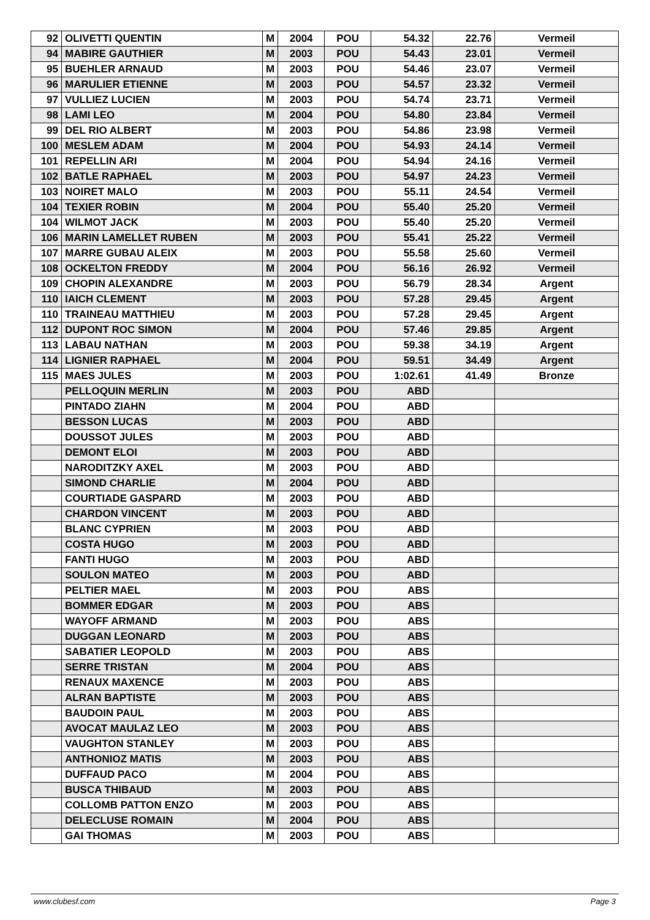| 92 | OLIVETTI QUENTIN | M | 2004 | POU | 54.32 | 22.76 | Vermeil |
| 94 | MABIRE GAUTHIER | M | 2003 | POU | 54.43 | 23.01 | Vermeil |
| 95 | BUEHLER ARNAUD | M | 2003 | POU | 54.46 | 23.07 | Vermeil |
| 96 | MARULIER ETIENNE | M | 2003 | POU | 54.57 | 23.32 | Vermeil |
| 97 | VULLIEZ LUCIEN | M | 2003 | POU | 54.74 | 23.71 | Vermeil |
| 98 | LAMI LEO | M | 2004 | POU | 54.80 | 23.84 | Vermeil |
| 99 | DEL RIO ALBERT | M | 2003 | POU | 54.86 | 23.98 | Vermeil |
| 100 | MESLEM ADAM | M | 2004 | POU | 54.93 | 24.14 | Vermeil |
| 101 | REPELLIN ARI | M | 2004 | POU | 54.94 | 24.16 | Vermeil |
| 102 | BATLE RAPHAEL | M | 2003 | POU | 54.97 | 24.23 | Vermeil |
| 103 | NOIRET MALO | M | 2003 | POU | 55.11 | 24.54 | Vermeil |
| 104 | TEXIER ROBIN | M | 2004 | POU | 55.40 | 25.20 | Vermeil |
| 104 | WILMOT JACK | M | 2003 | POU | 55.40 | 25.20 | Vermeil |
| 106 | MARIN LAMELLET RUBEN | M | 2003 | POU | 55.41 | 25.22 | Vermeil |
| 107 | MARRE GUBAU ALEIX | M | 2003 | POU | 55.58 | 25.60 | Vermeil |
| 108 | OCKELTON FREDDY | M | 2004 | POU | 56.16 | 26.92 | Vermeil |
| 109 | CHOPIN ALEXANDRE | M | 2003 | POU | 56.79 | 28.34 | Argent |
| 110 | IAICH CLEMENT | M | 2003 | POU | 57.28 | 29.45 | Argent |
| 110 | TRAINEAU MATTHIEU | M | 2003 | POU | 57.28 | 29.45 | Argent |
| 112 | DUPONT ROC SIMON | M | 2004 | POU | 57.46 | 29.85 | Argent |
| 113 | LABAU NATHAN | M | 2003 | POU | 59.38 | 34.19 | Argent |
| 114 | LIGNIER RAPHAEL | M | 2004 | POU | 59.51 | 34.49 | Argent |
| 115 | MAES JULES | M | 2003 | POU | 1:02.61 | 41.49 | Bronze |
| | PELLOQUIN MERLIN | M | 2003 | POU | ABD | | |
| | PINTADO ZIAHN | M | 2004 | POU | ABD | | |
| | BESSON LUCAS | M | 2003 | POU | ABD | | |
| | DOUSSOT JULES | M | 2003 | POU | ABD | | |
| | DEMONT ELOI | M | 2003 | POU | ABD | | |
| | NARODITZKY AXEL | M | 2003 | POU | ABD | | |
| | SIMOND CHARLIE | M | 2004 | POU | ABD | | |
| | COURTIADE GASPARD | M | 2003 | POU | ABD | | |
| | CHARDON VINCENT | M | 2003 | POU | ABD | | |
| | BLANC CYPRIEN | M | 2003 | POU | ABD | | |
| | COSTA HUGO | M | 2003 | POU | ABD | | |
| | FANTI HUGO | M | 2003 | POU | ABD | | |
| | SOULON MATEO | M | 2003 | POU | ABD | | |
| | PELTIER MAEL | M | 2003 | POU | ABS | | |
| | BOMMER EDGAR | M | 2003 | POU | ABS | | |
| | WAYOFF ARMAND | M | 2003 | POU | ABS | | |
| | DUGGAN LEONARD | M | 2003 | POU | ABS | | |
| | SABATIER LEOPOLD | M | 2003 | POU | ABS | | |
| | SERRE TRISTAN | M | 2004 | POU | ABS | | |
| | RENAUX MAXENCE | M | 2003 | POU | ABS | | |
| | ALRAN BAPTISTE | M | 2003 | POU | ABS | | |
| | BAUDOIN PAUL | M | 2003 | POU | ABS | | |
| | AVOCAT MAULAZ LEO | M | 2003 | POU | ABS | | |
| | VAUGHTON STANLEY | M | 2003 | POU | ABS | | |
| | ANTHONIOZ MATIS | M | 2003 | POU | ABS | | |
| | DUFFAUD PACO | M | 2004 | POU | ABS | | |
| | BUSCA THIBAUD | M | 2003 | POU | ABS | | |
| | COLLOMB PATTON ENZO | M | 2003 | POU | ABS | | |
| | DELECLUSE ROMAIN | M | 2004 | POU | ABS | | |
| | GAI THOMAS | M | 2003 | POU | ABS | | |
www.clubesf.com Page 3